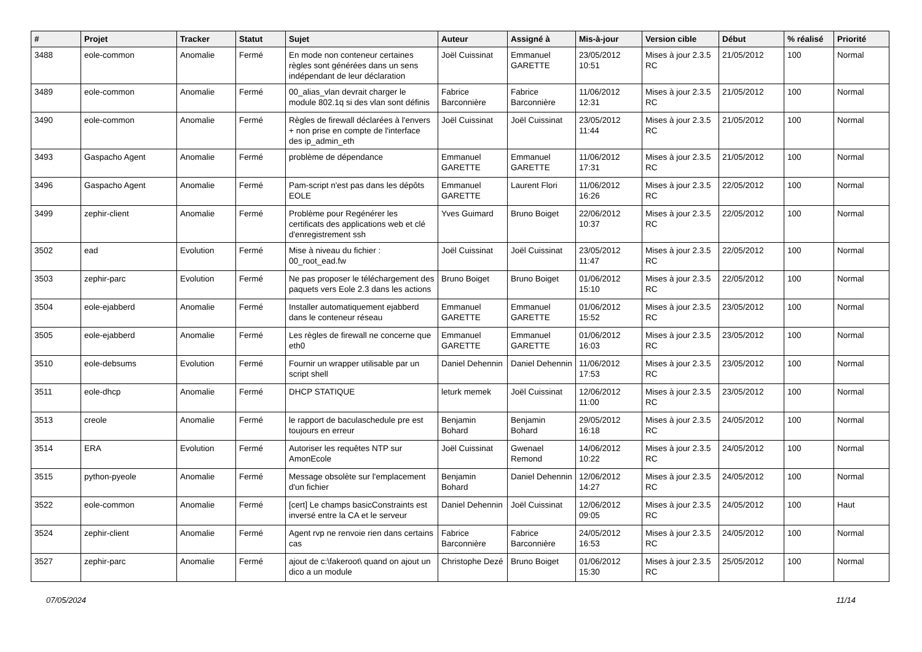| # | Projet | Tracker | Statut | Sujet | Auteur | Assigné à | Mis-à-jour | Version cible | Début | % réalisé | Priorité |
| --- | --- | --- | --- | --- | --- | --- | --- | --- | --- | --- | --- |
| 3488 | eole-common | Anomalie | Fermé | En mode non conteneur certaines règles sont générées dans un sens indépendant de leur déclaration | Joël Cuissinat | Emmanuel GARETTE | 23/05/2012 10:51 | Mises à jour 2.3.5 RC | 21/05/2012 | 100 | Normal |
| 3489 | eole-common | Anomalie | Fermé | 00_alias_vlan devrait charger le module 802.1q si des vlan sont définis | Fabrice Barconnière | Fabrice Barconnière | 11/06/2012 12:31 | Mises à jour 2.3.5 RC | 21/05/2012 | 100 | Normal |
| 3490 | eole-common | Anomalie | Fermé | Règles de firewall déclarées à l'envers + non prise en compte de l'interface des ip_admin_eth | Joël Cuissinat | Joël Cuissinat | 23/05/2012 11:44 | Mises à jour 2.3.5 RC | 21/05/2012 | 100 | Normal |
| 3493 | Gaspacho Agent | Anomalie | Fermé | problème de dépendance | Emmanuel GARETTE | Emmanuel GARETTE | 11/06/2012 17:31 | Mises à jour 2.3.5 RC | 21/05/2012 | 100 | Normal |
| 3496 | Gaspacho Agent | Anomalie | Fermé | Pam-script n'est pas dans les dépôts EOLE | Emmanuel GARETTE | Laurent Flori | 11/06/2012 16:26 | Mises à jour 2.3.5 RC | 22/05/2012 | 100 | Normal |
| 3499 | zephir-client | Anomalie | Fermé | Problème pour Regénérer les certificats des applications web et clé d'enregistrement ssh | Yves Guimard | Bruno Boiget | 22/06/2012 10:37 | Mises à jour 2.3.5 RC | 22/05/2012 | 100 | Normal |
| 3502 | ead | Evolution | Fermé | Mise à niveau du fichier : 00_root_ead.fw | Joël Cuissinat | Joël Cuissinat | 23/05/2012 11:47 | Mises à jour 2.3.5 RC | 22/05/2012 | 100 | Normal |
| 3503 | zephir-parc | Evolution | Fermé | Ne pas proposer le téléchargement des paquets vers Eole 2.3 dans les actions | Bruno Boiget | Bruno Boiget | 01/06/2012 15:10 | Mises à jour 2.3.5 RC | 22/05/2012 | 100 | Normal |
| 3504 | eole-ejabberd | Anomalie | Fermé | Installer automatiquement ejabberd dans le conteneur réseau | Emmanuel GARETTE | Emmanuel GARETTE | 01/06/2012 15:52 | Mises à jour 2.3.5 RC | 23/05/2012 | 100 | Normal |
| 3505 | eole-ejabberd | Anomalie | Fermé | Les règles de firewall ne concerne que eth0 | Emmanuel GARETTE | Emmanuel GARETTE | 01/06/2012 16:03 | Mises à jour 2.3.5 RC | 23/05/2012 | 100 | Normal |
| 3510 | eole-debsums | Evolution | Fermé | Fournir un wrapper utilisable par un script shell | Daniel Dehennin | Daniel Dehennin | 11/06/2012 17:53 | Mises à jour 2.3.5 RC | 23/05/2012 | 100 | Normal |
| 3511 | eole-dhcp | Anomalie | Fermé | DHCP STATIQUE | leturk memek | Joël Cuissinat | 12/06/2012 11:00 | Mises à jour 2.3.5 RC | 23/05/2012 | 100 | Normal |
| 3513 | creole | Anomalie | Fermé | le rapport de baculaschedule pre est toujours en erreur | Benjamin Bohard | Benjamin Bohard | 29/05/2012 16:18 | Mises à jour 2.3.5 RC | 24/05/2012 | 100 | Normal |
| 3514 | ERA | Evolution | Fermé | Autoriser les requêtes NTP sur AmonEcole | Joël Cuissinat | Gwenael Remond | 14/06/2012 10:22 | Mises à jour 2.3.5 RC | 24/05/2012 | 100 | Normal |
| 3515 | python-pyeole | Anomalie | Fermé | Message obsolète sur l'emplacement d'un fichier | Benjamin Bohard | Daniel Dehennin | 12/06/2012 14:27 | Mises à jour 2.3.5 RC | 24/05/2012 | 100 | Normal |
| 3522 | eole-common | Anomalie | Fermé | [cert] Le champs basicConstraints est inversé entre la CA et le serveur | Daniel Dehennin | Joël Cuissinat | 12/06/2012 09:05 | Mises à jour 2.3.5 RC | 24/05/2012 | 100 | Haut |
| 3524 | zephir-client | Anomalie | Fermé | Agent rvp ne renvoie rien dans certains cas | Fabrice Barconnière | Fabrice Barconnière | 24/05/2012 16:53 | Mises à jour 2.3.5 RC | 24/05/2012 | 100 | Normal |
| 3527 | zephir-parc | Anomalie | Fermé | ajout de c:\fakeroot\ quand on ajout un dico a un module | Christophe Dezé | Bruno Boiget | 01/06/2012 15:30 | Mises à jour 2.3.5 RC | 25/05/2012 | 100 | Normal |
07/05/2024 11/14